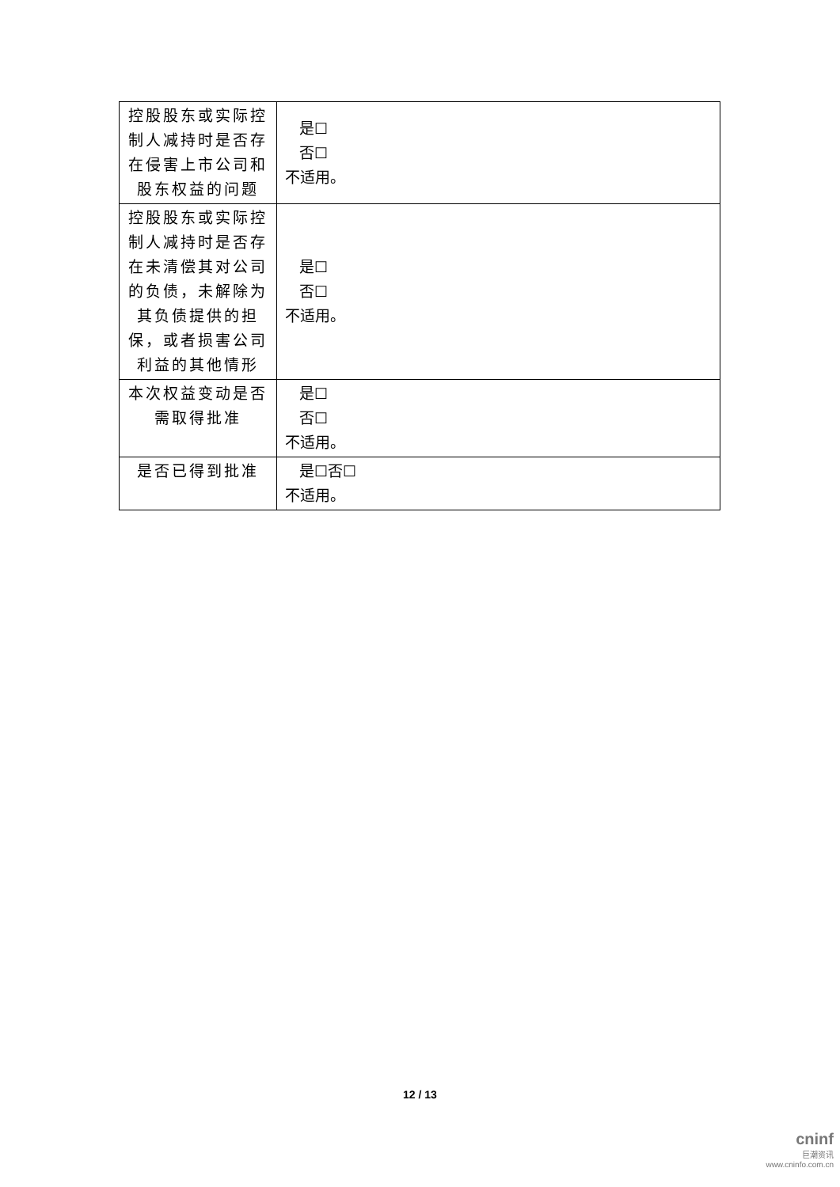| 控股股东或实际控制人减持时是否存在侵害上市公司和股东权益的问题 | 是☐ 否☐ 不适用。 |
| 控股股东或实际控制人减持时是否存在未清偿其对公司的负债，未解除为其负债提供的担保，或者损害公司利益的其他情形 | 是☐ 否☐ 不适用。 |
| 本次权益变动是否需取得批准 | 是☐ 否☐ 不适用。 |
| 是否已得到批准 | 是☐否☐ 不适用。 |
12 / 13
cninf
巨潮资讯
www.cninfo.com.cn